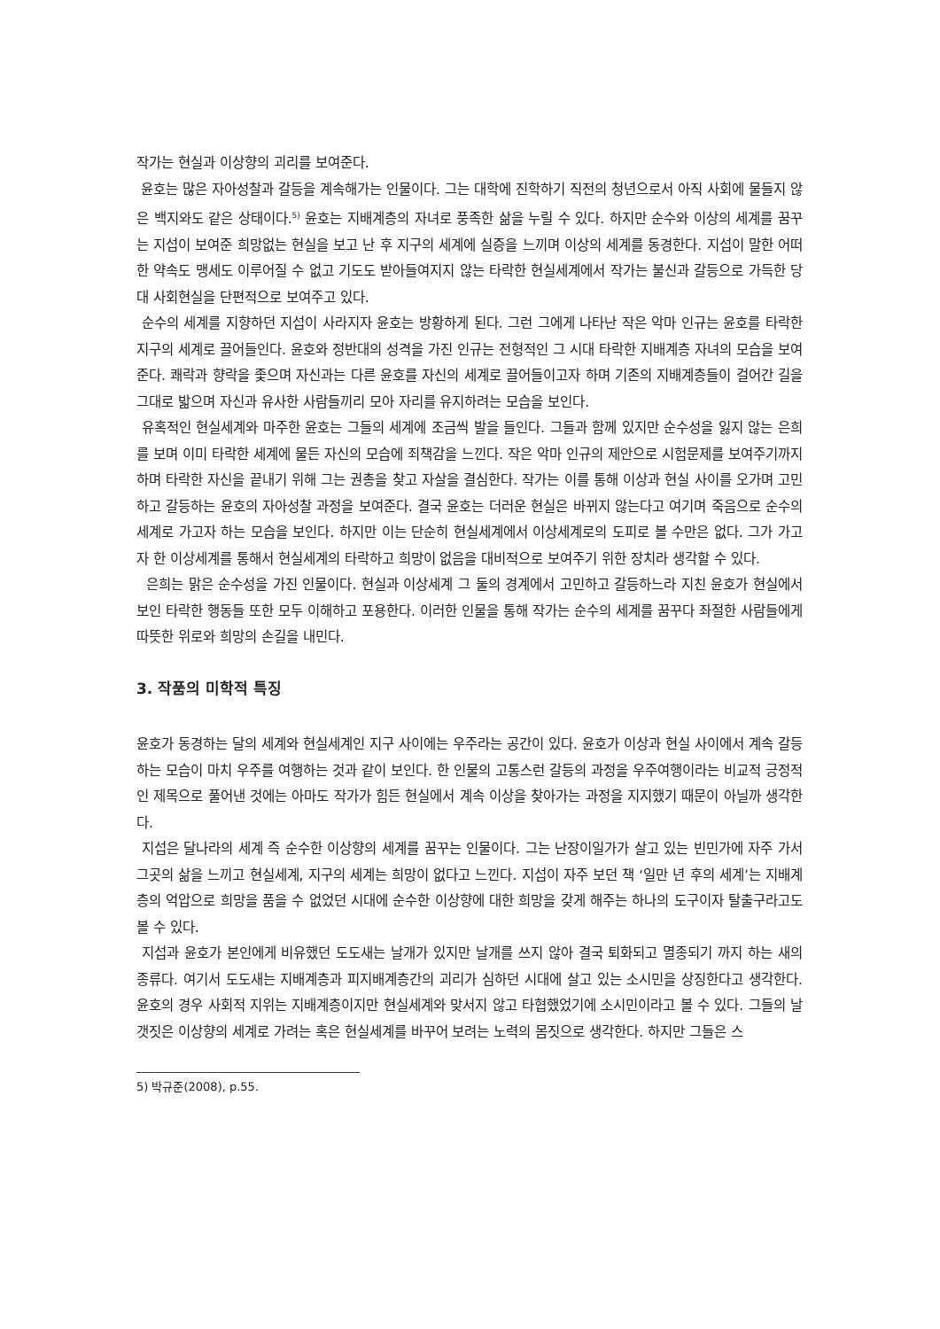작가는 현실과 이상향의 괴리를 보여준다.
윤호는 많은 자아성찰과 갈등을 계속해가는 인물이다. 그는 대학에 진학하기 직전의 청년으로서 아직 사회에 물들지 않은 백지와도 같은 상태이다.<sup>5)</sup> 윤호는 지배계층의 자녀로 풍족한 삶을 누릴 수 있다. 하지만 순수와 이상의 세계를 꿈꾸는 지섭이 보여준 희망없는 현실을 보고 난 후 지구의 세계에 실증을 느끼며 이상의 세계를 동경한다. 지섭이 말한 어떠한 약속도 맹세도 이루어질 수 없고 기도도 받아들여지지 않는 타락한 현실세계에서 작가는 불신과 갈등으로 가득한 당대 사회현실을 단편적으로 보여주고 있다.
순수의 세계를 지향하던 지섭이 사라지자 윤호는 방황하게 된다. 그런 그에게 나타난 작은 악마 인규는 윤호를 타락한 지구의 세계로 끌어들인다. 윤호와 정반대의 성격을 가진 인규는 전형적인 그 시대 타락한 지배계층 자녀의 모습을 보여준다. 쾌락과 향락을 좇으며 자신과는 다른 윤호를 자신의 세계로 끌어들이고자 하며 기존의 지배계층들이 걸어간 길을 그대로 밟으며 자신과 유사한 사람들끼리 모아 자리를 유지하려는 모습을 보인다.
유혹적인 현실세계와 마주한 윤호는 그들의 세계에 조금씩 발을 들인다. 그들과 함께 있지만 순수성을 잃지 않는 은희를 보며 이미 타락한 세계에 물든 자신의 모습에 죄책감을 느낀다. 작은 악마 인규의 제안으로 시험문제를 보여주기까지 하며 타락한 자신을 끝내기 위해 그는 권총을 찾고 자살을 결심한다. 작가는 이를 통해 이상과 현실 사이를 오가며 고민하고 갈등하는 윤호의 자아성찰 과정을 보여준다. 결국 윤호는 더러운 현실은 바뀌지 않는다고 여기며 죽음으로 순수의 세계로 가고자 하는 모습을 보인다. 하지만 이는 단순히 현실세계에서 이상세계로의 도피로 볼 수만은 없다. 그가 가고자 한 이상세계를 통해서 현실세계의 타락하고 희망이 없음을 대비적으로 보여주기 위한 장치라 생각할 수 있다.
은희는 맑은 순수성을 가진 인물이다. 현실과 이상세계 그 둘의 경계에서 고민하고 갈등하느라 지친 윤호가 현실에서 보인 타락한 행동들 또한 모두 이해하고 포용한다. 이러한 인물을 통해 작가는 순수의 세계를 꿈꾸다 좌절한 사람들에게 따뜻한 위로와 희망의 손길을 내민다.
3. 작품의 미학적 특징
윤호가 동경하는 달의 세계와 현실세계인 지구 사이에는 우주라는 공간이 있다. 윤호가 이상과 현실 사이에서 계속 갈등하는 모습이 마치 우주를 여행하는 것과 같이 보인다. 한 인물의 고통스런 갈등의 과정을 우주여행이라는 비교적 긍정적인 제목으로 풀어낸 것에는 아마도 작가가 힘든 현실에서 계속 이상을 찾아가는 과정을 지지했기 때문이 아닐까 생각한다.
지섭은 달나라의 세계 즉 순수한 이상향의 세계를 꿈꾸는 인물이다. 그는 난장이일가가 살고 있는 빈민가에 자주 가서 그곳의 삶을 느끼고 현실세계, 지구의 세계는 희망이 없다고 느낀다. 지섭이 자주 보던 책 ‘일만 년 후의 세계’는 지배계층의 억압으로 희망을 품을 수 없었던 시대에 순수한 이상향에 대한 희망을 갖게 해주는 하나의 도구이자 탈출구라고도 볼 수 있다.
지섭과 윤호가 본인에게 비유했던 도도새는 날개가 있지만 날개를 쓰지 않아 결국 퇴화되고 멸종되기 까지 하는 새의 종류다. 여기서 도도새는 지배계층과 피지배계층간의 괴리가 심하던 시대에 살고 있는 소시민을 상징한다고 생각한다. 윤호의 경우 사회적 지위는 지배계층이지만 현실세계와 맞서지 않고 타협했었기에 소시민이라고 볼 수 있다. 그들의 날갯짓은 이상향의 세계로 가려는 혹은 현실세계를 바꾸어 보려는 노력의 몸짓으로 생각한다. 하지만 그들은 스
5) 박규준(2008), p.55.